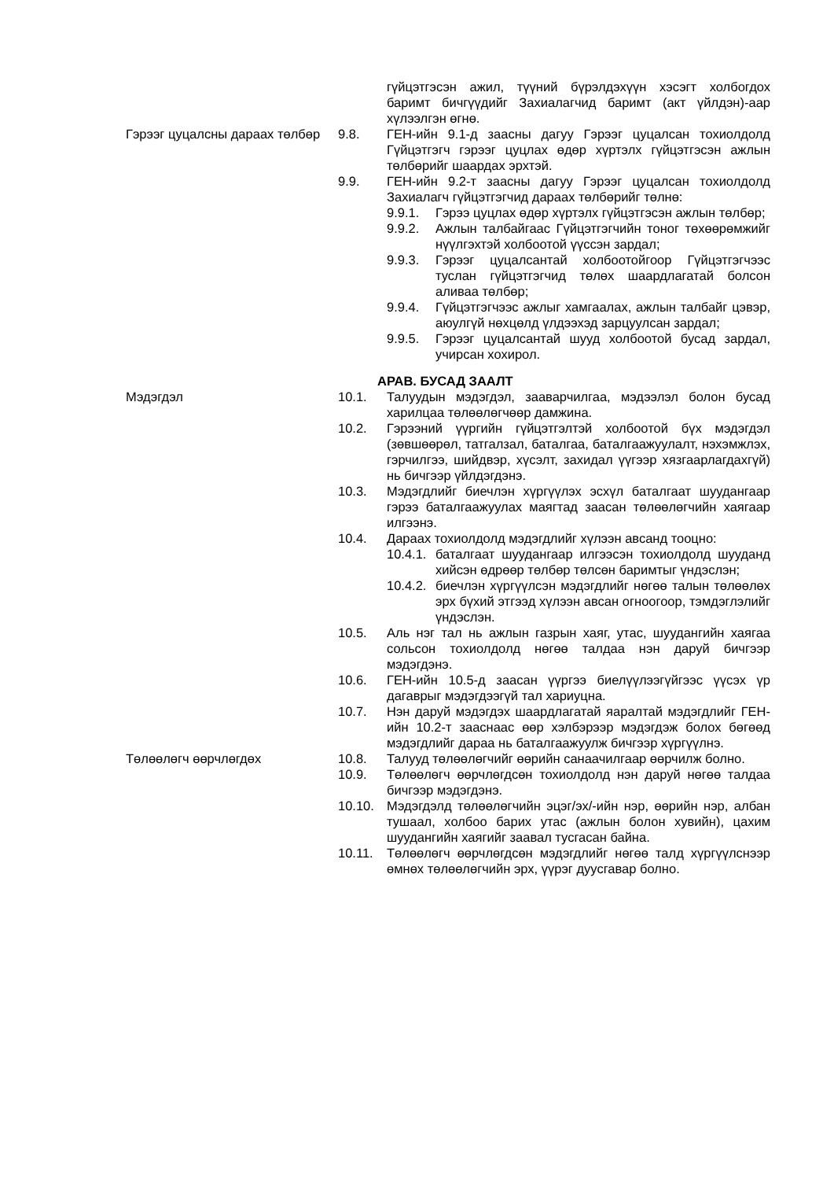гүйцэтгэсэн ажил, түүний бүрэлдэхүүн хэсэгт холбогдох баримт бичгүүдийг Захиалагчид баримт (акт үйлдэн)-аар хүлээлгэн өгнө.
Гэрээг цуцалсны дараах төлбөр
9.8. ГЕН-ийн 9.1-д заасны дагуу Гэрээг цуцалсан тохиолдолд Гүйцэтгэгч гэрээг цуцлах өдөр хүртэлх гүйцэтгэсэн ажлын төлбөрийг шаардах эрхтэй.
9.9. ГЕН-ийн 9.2-т заасны дагуу Гэрээг цуцалсан тохиолдолд Захиалагч гүйцэтгэгчид дараах төлбөрийг төлнө:
9.9.1. Гэрээ цуцлах өдөр хүртэлх гүйцэтгэсэн ажлын төлбөр;
9.9.2. Ажлын талбайгаас Гүйцэтгэгчийн тоног төхөөрөмжийг нүүлгэхтэй холбоотой үүссэн зардал;
9.9.3. Гэрээг цуцалсантай холбоотойгоор Гүйцэтгэгчээс туслан гүйцэтгэгчид төлөх шаардлагатай болсон аливаа төлбөр;
9.9.4. Гүйцэтгэгчээс ажлыг хамгаалах, ажлын талбайг цэвэр, аюулгүй нөхцөлд үлдээхэд зарцуулсан зардал;
9.9.5. Гэрээг цуцалсантай шууд холбоотой бусад зардал, учирсан хохирол.
АРАВ. БУСАД ЗААЛТ
Мэдэгдэл 10.1. Талуудын мэдэгдэл, зааварчилгаа, мэдээлэл болон бусад харилцаа төлөөлөгчөөр дамжина.
10.2. Гэрээний үүргийн гүйцэтгэлтэй холбоотой бүх мэдэгдэл (зөвшөөрөл, татгалзал, баталгаа, баталгаажуулалт, нэхэмжлэх, гэрчилгээ, шийдвэр, хүсэлт, захидал үүгээр хязгаарлагдахгүй) нь бичгээр үйлдэгдэнэ.
10.3. Мэдэгдлийг биечлэн хүргүүлэх эсхүл баталгаат шуудангаар гэрээ баталгаажуулах маягтад заасан төлөөлөгчийн хаягаар илгээнэ.
10.4. Дараах тохиолдолд мэдэгдлийг хүлээн авсанд тооцно:
10.4.1. баталгаат шуудангаар илгээсэн тохиолдолд шууданд хийсэн өдрөөр төлбөр төлсөн баримтыг үндэслэн;
10.4.2. биечлэн хүргүүлсэн мэдэгдлийг нөгөө талын төлөөлөх эрх бүхий этгээд хүлээн авсан огноогоор, тэмдэглэлийг үндэслэн.
10.5. Аль нэг тал нь ажлын газрын хаяг, утас, шуудангийн хаягаа сольсон тохиолдолд нөгөө талдаа нэн даруй бичгээр мэдэгдэнэ.
10.6. ГЕН-ийн 10.5-д заасан үүргээ биелүүлээгүйгээс үүсэх үр дагаврыг мэдэгдээгүй тал хариуцна.
10.7. Нэн даруй мэдэгдэх шаардлагатай яаралтай мэдэгдлийг ГЕН-ийн 10.2-т зааснаас өөр хэлбэрээр мэдэгдэж болох бөгөөд мэдэгдлийг дараа нь баталгаажуулж бичгээр хүргүүлнэ.
Төлөөлөгч өөрчлөгдөх 10.8. Талууд төлөөлөгчийг өөрийн санаачилгаар өөрчилж болно.
10.9. Төлөөлөгч өөрчлөгдсөн тохиолдолд нэн даруй нөгөө талдаа бичгээр мэдэгдэнэ.
10.10. Мэдэгдэлд төлөөлөгчийн эцэг/эх/-ийн нэр, өөрийн нэр, албан тушаал, холбоо барих утас (ажлын болон хувийн), цахим шуудангийн хаягийг заавал тусгасан байна.
10.11. Төлөөлөгч өөрчлөгдсөн мэдэгдлийг нөгөө талд хүргүүлснээр өмнөх төлөөлөгчийн эрх, үүрэг дуусгавар болно.